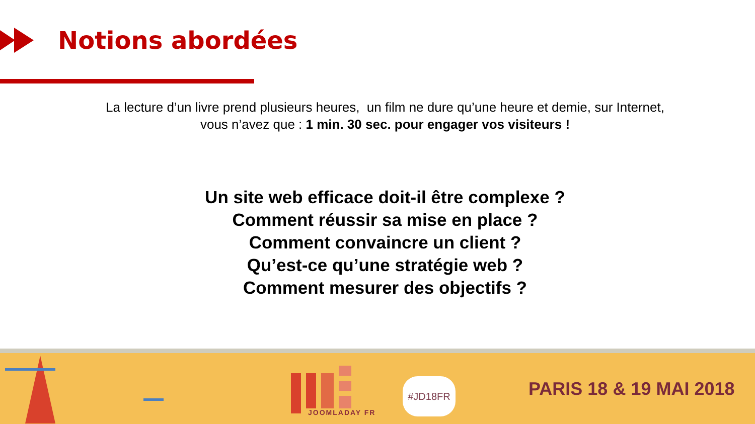Notions abordées
La lecture d’un livre prend plusieurs heures, un film ne dure qu’une heure et demie, sur Internet,
vous n’avez que : 1 min. 30 sec. pour engager vos visiteurs !
Un site web efficace doit-il être complexe ?
Comment réussir sa mise en place ?
Comment convaincre un client ?
Qu’est-ce qu’une stratégie web ?
Comment mesurer des objectifs ?
JOOMLADAY FR
#JD18FR PARIS 18 & 19 MAI 2018